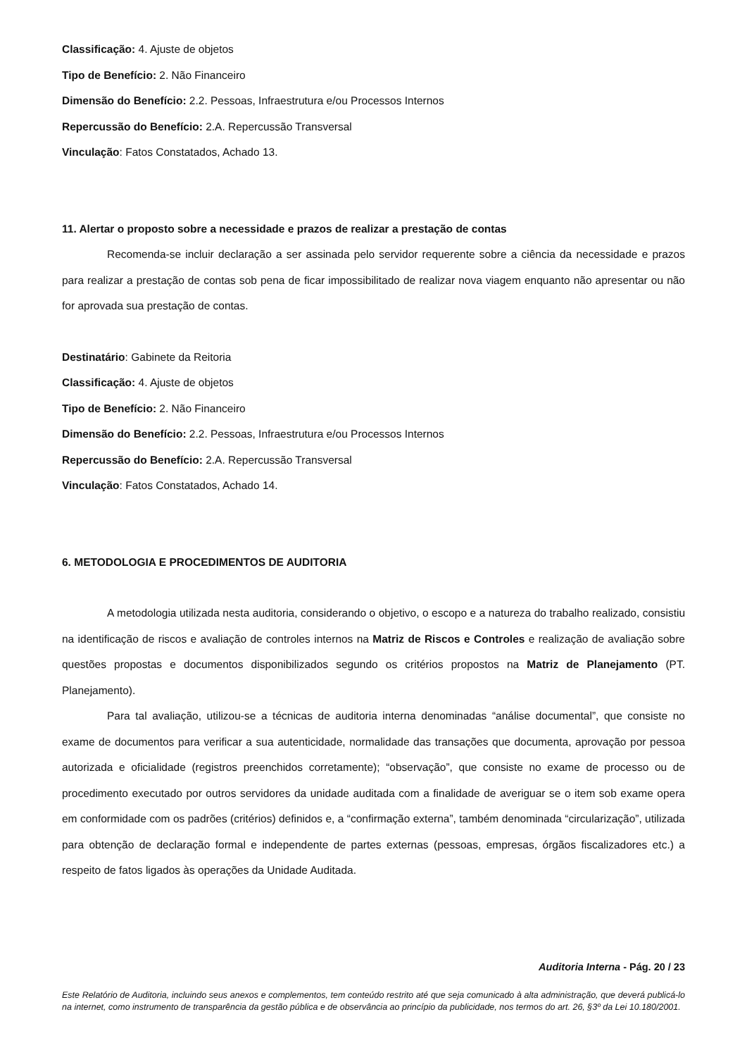Classificação: 4. Ajuste de objetos
Tipo de Benefício: 2. Não Financeiro
Dimensão do Benefício: 2.2. Pessoas, Infraestrutura e/ou Processos Internos
Repercussão do Benefício: 2.A. Repercussão Transversal
Vinculação: Fatos Constatados, Achado 13.
11. Alertar o proposto sobre a necessidade e prazos de realizar a prestação de contas
Recomenda-se incluir declaração a ser assinada pelo servidor requerente sobre a ciência da necessidade e prazos para realizar a prestação de contas sob pena de ficar impossibilitado de realizar nova viagem enquanto não apresentar ou não for aprovada sua prestação de contas.
Destinatário: Gabinete da Reitoria
Classificação: 4. Ajuste de objetos
Tipo de Benefício: 2. Não Financeiro
Dimensão do Benefício: 2.2. Pessoas, Infraestrutura e/ou Processos Internos
Repercussão do Benefício: 2.A. Repercussão Transversal
Vinculação: Fatos Constatados, Achado 14.
6. METODOLOGIA E PROCEDIMENTOS DE AUDITORIA
A metodologia utilizada nesta auditoria, considerando o objetivo, o escopo e a natureza do trabalho realizado, consistiu na identificação de riscos e avaliação de controles internos na Matriz de Riscos e Controles e realização de avaliação sobre questões propostas e documentos disponibilizados segundo os critérios propostos na Matriz de Planejamento (PT. Planejamento).
Para tal avaliação, utilizou-se a técnicas de auditoria interna denominadas “análise documental”, que consiste no exame de documentos para verificar a sua autenticidade, normalidade das transações que documenta, aprovação por pessoa autorizada e oficialidade (registros preenchidos corretamente); “observação”, que consiste no exame de processo ou de procedimento executado por outros servidores da unidade auditada com a finalidade de averiguar se o item sob exame opera em conformidade com os padrões (critérios) definidos e, a “confirmação externa”, também denominada “circularização”, utilizada para obtenção de declaração formal e independente de partes externas (pessoas, empresas, órgãos fiscalizadores etc.) a respeito de fatos ligados às operações da Unidade Auditada.
Auditoria Interna - Pág. 20 / 23
Este Relatório de Auditoria, incluindo seus anexos e complementos, tem conteúdo restrito até que seja comunicado à alta administração, que deverá publicá-lo na internet, como instrumento de transparência da gestão pública e de observância ao princípio da publicidade, nos termos do art. 26, §3º da Lei 10.180/2001.